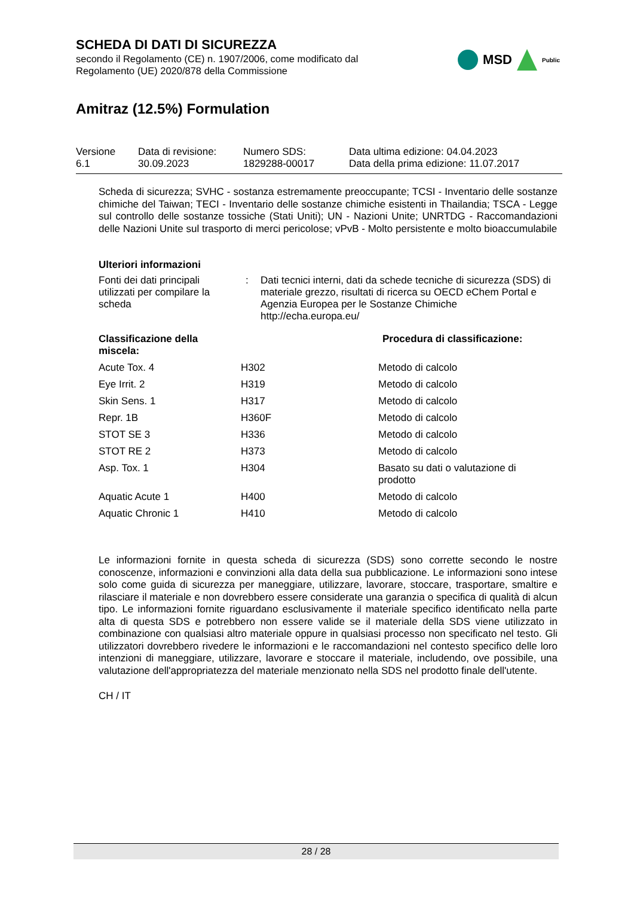SCHEDA DI DATI DI SICUREZZA
secondo il Regolamento (CE) n. 1907/2006, come modificato dal
Regolamento (UE) 2020/878 della Commissione
MSD
Public
Amitraz (12.5%) Formulation
Versione
6.1
Data di revisione:
30.09.2023
Numero SDS:
1829288-00017
Data ultima edizione: 04.04.2023
Data della prima edizione: 11.07.2017
Scheda di sicurezza; SVHC - sostanza estremamente preoccupante; TCSI - Inventario delle sostanze chimiche del Taiwan; TECI - Inventario delle sostanze chimiche esistenti in Thailandia; TSCA - Legge sul controllo delle sostanze tossiche (Stati Uniti); UN - Nazioni Unite; UNRTDG - Raccomandazioni delle Nazioni Unite sul trasporto di merci pericolose; vPvB - Molto persistente e molto bioaccumulabile
Ulteriori informazioni
| Fonti dei dati principali utilizzati per compilare la scheda | : | Dati tecnici interni, dati da schede tecniche di sicurezza (SDS) di materiale grezzo, risultati di ricerca su OECD eChem Portal e Agenzia Europea per le Sostanze Chimiche http://echa.europa.eu/ |
| Classificazione della miscela: | | Procedura di classificazione: |
| --- | --- | --- |
| Acute Tox. 4 | H302 | Metodo di calcolo |
| Eye Irrit. 2 | H319 | Metodo di calcolo |
| Skin Sens. 1 | H317 | Metodo di calcolo |
| Repr. 1B | H360F | Metodo di calcolo |
| STOT SE 3 | H336 | Metodo di calcolo |
| STOT RE 2 | H373 | Metodo di calcolo |
| Asp. Tox. 1 | H304 | Basato su dati o valutazione di prodotto |
| Aquatic Acute 1 | H400 | Metodo di calcolo |
| Aquatic Chronic 1 | H410 | Metodo di calcolo |
Le informazioni fornite in questa scheda di sicurezza (SDS) sono corrette secondo le nostre conoscenze, informazioni e convinzioni alla data della sua pubblicazione. Le informazioni sono intese solo come guida di sicurezza per maneggiare, utilizzare, lavorare, stoccare, trasportare, smaltire e rilasciare il materiale e non dovrebbero essere considerate una garanzia o specifica di qualità di alcun tipo. Le informazioni fornite riguardano esclusivamente il materiale specifico identificato nella parte alta di questa SDS e potrebbero non essere valide se il materiale della SDS viene utilizzato in combinazione con qualsiasi altro materiale oppure in qualsiasi processo non specificato nel testo. Gli utilizzatori dovrebbero rivedere le informazioni e le raccomandazioni nel contesto specifico delle loro intenzioni di maneggiare, utilizzare, lavorare e stoccare il materiale, includendo, ove possibile, una valutazione dell'appropriatezza del materiale menzionato nella SDS nel prodotto finale dell'utente.
CH / IT
28 / 28